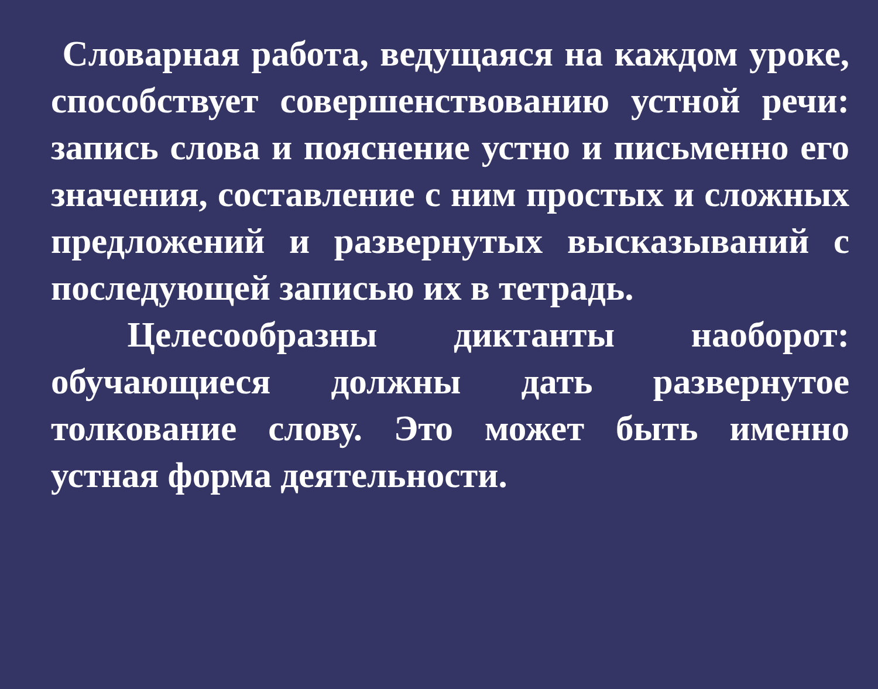Словарная работа, ведущаяся на каждом уроке, способствует совершенствованию устной речи: запись слова и пояснение устно и письменно его значения, составление с ним простых и сложных предложений и развернутых высказываний с последующей записью их в тетрадь.
Целесообразны диктанты наоборот: обучающиеся должны дать развернутое толкование слову. Это может быть именно устная форма деятельности.